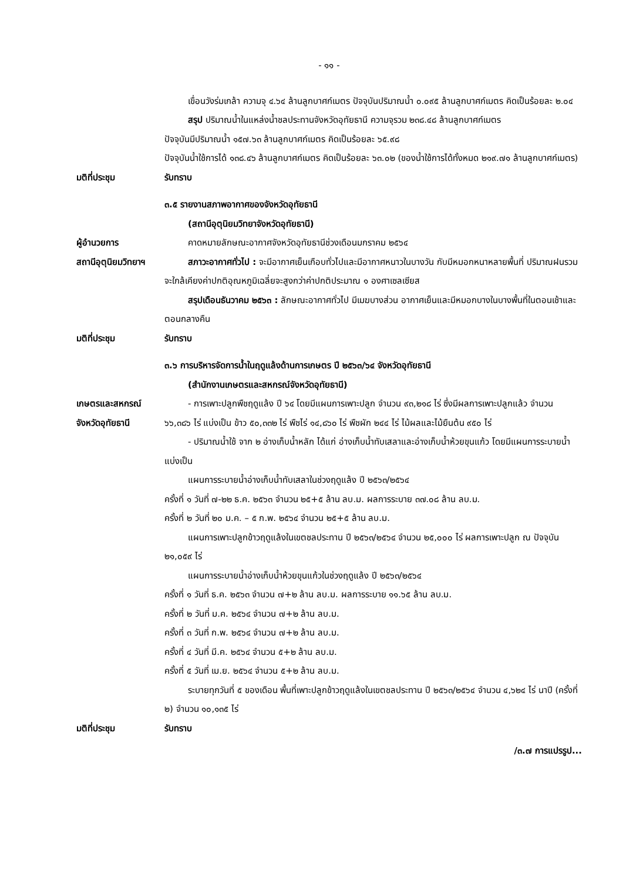- ๑๑ -
เขื่อนวังร่มเกล้า ความจุ ๔.๖๔ ล้านลูกบาศก์เมตร ปัจจุบันปริมาณน้ำ ๐.๐๙๕ ล้านลูกบาศก์เมตร คิดเป็นร้อยละ ๒.๐๔
สรุป ปริมาณน้ำในแหล่งน้ำชลประทานจังหวัดอุทัยธานี ความจุรวม ๒๓๘.๔๘ ล้านลูกบาศก์เมตร
ปัจจุบันมีปริมาณน้ำ ๑๕๗.๖๓ ล้านลูกบาศก์เมตร คิดเป็นร้อยละ ๖๕.๙๘
ปัจจุบันน้ำใช้การได้ ๑๓๘.๔๖ ล้านลูกบาศก์เมตร คิดเป็นร้อยละ ๖๓.๐๒ (ของน้ำใช้การได้ทั้งหมด ๒๑๙.๗๑ ล้านลูกบาศก์เมตร)
มติที่ประชุม รับทราบ
๓.๕ รายงานสภาพอากาศของจังหวัดอุทัยธานี
(สถานีอุตุนิยมวิทยาจังหวัดอุทัยธานี)
ผู้อำนวยการ คาดหมายลักษณะอากาศจังหวัดอุทัยธานีช่วงเดือนมกราคม ๒๕๖๔
สถานีอุตุนิยมวิทยาฯ
สภาวะอากาศทั่วไป : จะมีอากาศเย็นเกือบทั่วไปและมีอากาศหนาวในบางวัน กับมีหมอกหนาหลายพื้นที่ ปริมาณฝนรวมจะใกล้เคียงค่าปกติอุณหภูมิเฉลี่ยจะสูงกว่าค่าปกติประมาณ ๑ องศาเซลเซียส
สรุปเดือนธันวาคม ๒๕๖๓ : ลักษณะอากาศทั่วไป มีเมฆบางส่วน อากาศเย็นและมีหมอกบางในบางพื้นที่ในตอนเช้าและตอนกลางคืน
มติที่ประชุม รับทราบ
๓.๖ การบริหารจัดการน้ำในฤดูแล้งด้านการเกษตร ปี ๒๕๖๓/๖๔ จังหวัดอุทัยธานี
(สำนักงานเกษตรและสหกรณ์จังหวัดอุทัยธานี)
เกษตรและสหกรณ์
จังหวัดอุทัยธานี
- การเพาะปลูกพืชฤดูแล้ง ปี ๖๔ โดยมีแผนการเพาะปลูก จำนวน ๙๓,๒๑๘ ไร่ ซึ่งมีผลการเพาะปลูกแล้ว จำนวน ๖๖,๓๘๖ ไร่ แบ่งเป็น ข้าว ๕๐,๓๓๒ ไร่ พืชไร่ ๑๔,๘๖๐ ไร่ พืชผัก ๒๔๔ ไร่ ไม้ผลและไม้ยืนต้น ๙๕๐ ไร่
- ปริมาณน้ำใช้ จาก ๒ อ่างเก็บน้ำหลัก ได้แก่ อ่างเก็บน้ำทับเสลาและอ่างเก็บน้ำห้วยขุนแก้ว โดยมีแผนการระบายน้ำ แบ่งเป็น
แผนการระบายน้ำอ่างเก็บน้ำทับเสลาในช่วงฤดูแล้ง ปี ๒๕๖๓/๒๕๖๔
ครั้งที่ ๑ วันที่ ๗-๒๒ ธ.ค. ๒๕๖๓ จำนวน ๒๕+๕ ล้าน ลบ.ม. ผลการระบาย ๓๗.๐๘ ล้าน ลบ.ม.
ครั้งที่ ๒ วันที่ ๒๐ ม.ค. – ๕ ก.พ. ๒๕๖๔ จำนวน ๒๕+๕ ล้าน ลบ.ม.
แผนการเพาะปลูกข้าวฤดูแล้งในเขตชลประทาน ปี ๒๕๖๓/๒๕๖๔ จำนวน ๒๕,๐๐๐ ไร่ ผลการเพาะปลูก ณ ปัจจุบัน ๒๑,๐๕๙ ไร่
แผนการระบายน้ำอ่างเก็บน้ำห้วยขุนแก้วในช่วงฤดูแล้ง ปี ๒๕๖๓/๒๕๖๔
ครั้งที่ ๑ วันที่ ธ.ค. ๒๕๖๓ จำนวน ๗+๒ ล้าน ลบ.ม. ผลการระบาย ๑๑.๖๕ ล้าน ลบ.ม.
ครั้งที่ ๒ วันที่ ม.ค. ๒๕๖๔ จำนวน ๗+๒ ล้าน ลบ.ม.
ครั้งที่ ๓ วันที่ ก.พ. ๒๕๖๔ จำนวน ๗+๒ ล้าน ลบ.ม.
ครั้งที่ ๔ วันที่ มี.ค. ๒๕๖๔ จำนวน ๕+๒ ล้าน ลบ.ม.
ครั้งที่ ๕ วันที่ เม.ย. ๒๕๖๔ จำนวน ๕+๒ ล้าน ลบ.ม.
ระบายทุกวันที่ ๕ ของเดือน พื้นที่เพาะปลูกข้าวฤดูแล้งในเขตชลประทาน ปี ๒๕๖๓/๒๕๖๔ จำนวน ๔,๖๒๔ ไร่ นาปี (ครั้งที่ ๒) จำนวน ๑๐,๑๓๕ ไร่
มติที่ประชุม รับทราบ
/๓.๗ การแปรรูป...